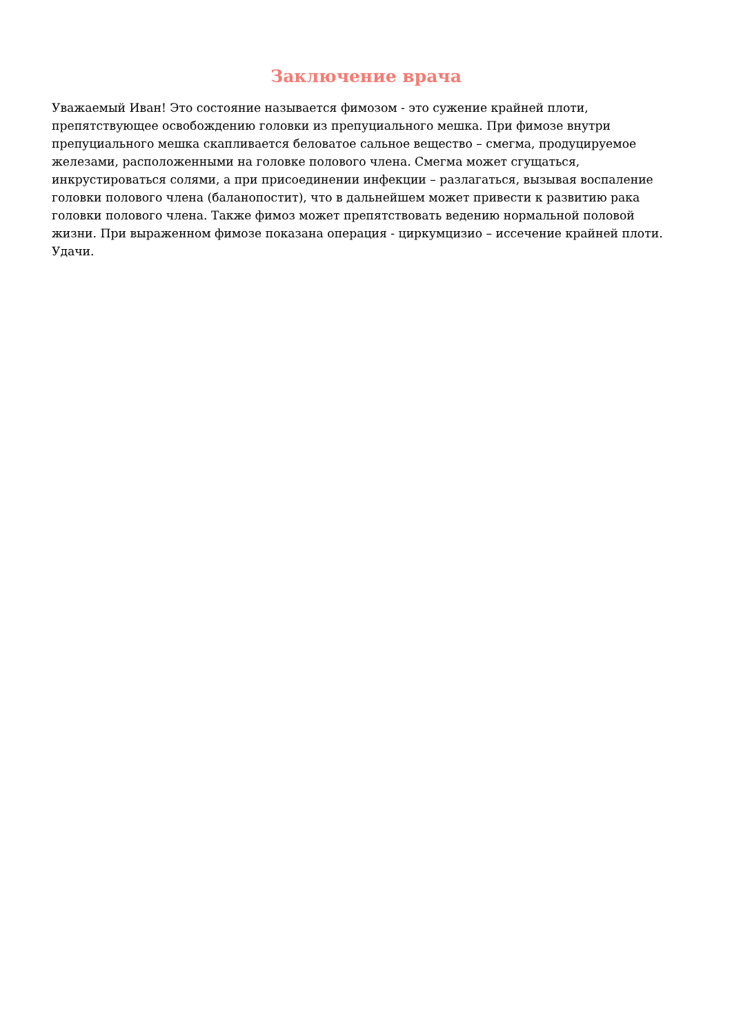Заключение врача
Уважаемый Иван! Это состояние называется фимозом - это сужение крайней плоти, препятствующее освобождению головки из препуциального мешка. При фимозе внутри препуциального мешка скапливается беловатое сальное вещество – смегма, продуцируемое железами, расположенными на головке полового члена. Смегма может сгущаться, инкрустироваться солями, а при присоединении инфекции – разлагаться, вызывая воспаление головки полового члена (баланопостит), что в дальнейшем может привести к развитию рака головки полового члена. Также фимоз может препятствовать ведению нормальной половой жизни. При выраженном фимозе показана операция - циркумцизио – иссечение крайней плоти. Удачи.